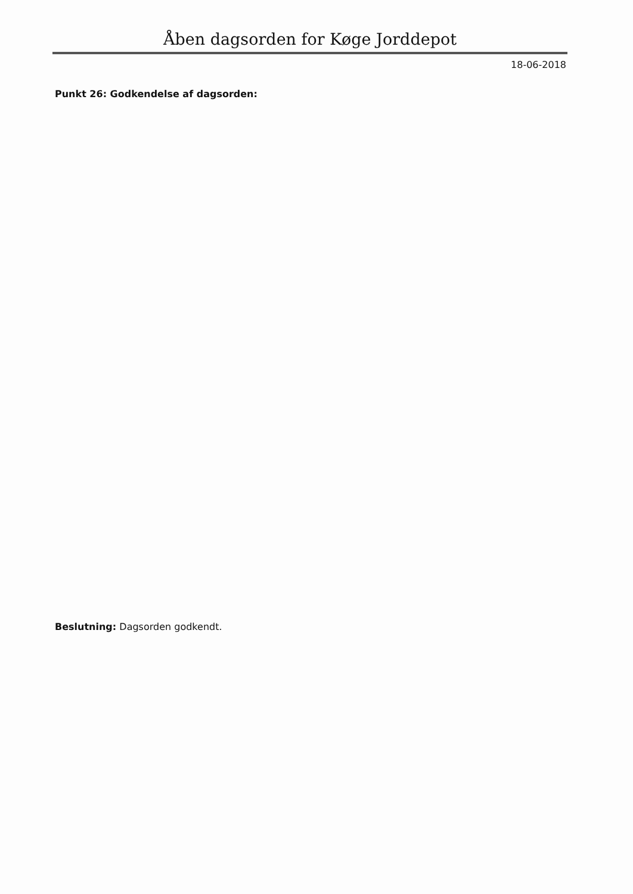Åben dagsorden for Køge Jorddepot
18-06-2018
Punkt 26: Godkendelse af dagsorden:
Beslutning: Dagsorden godkendt.